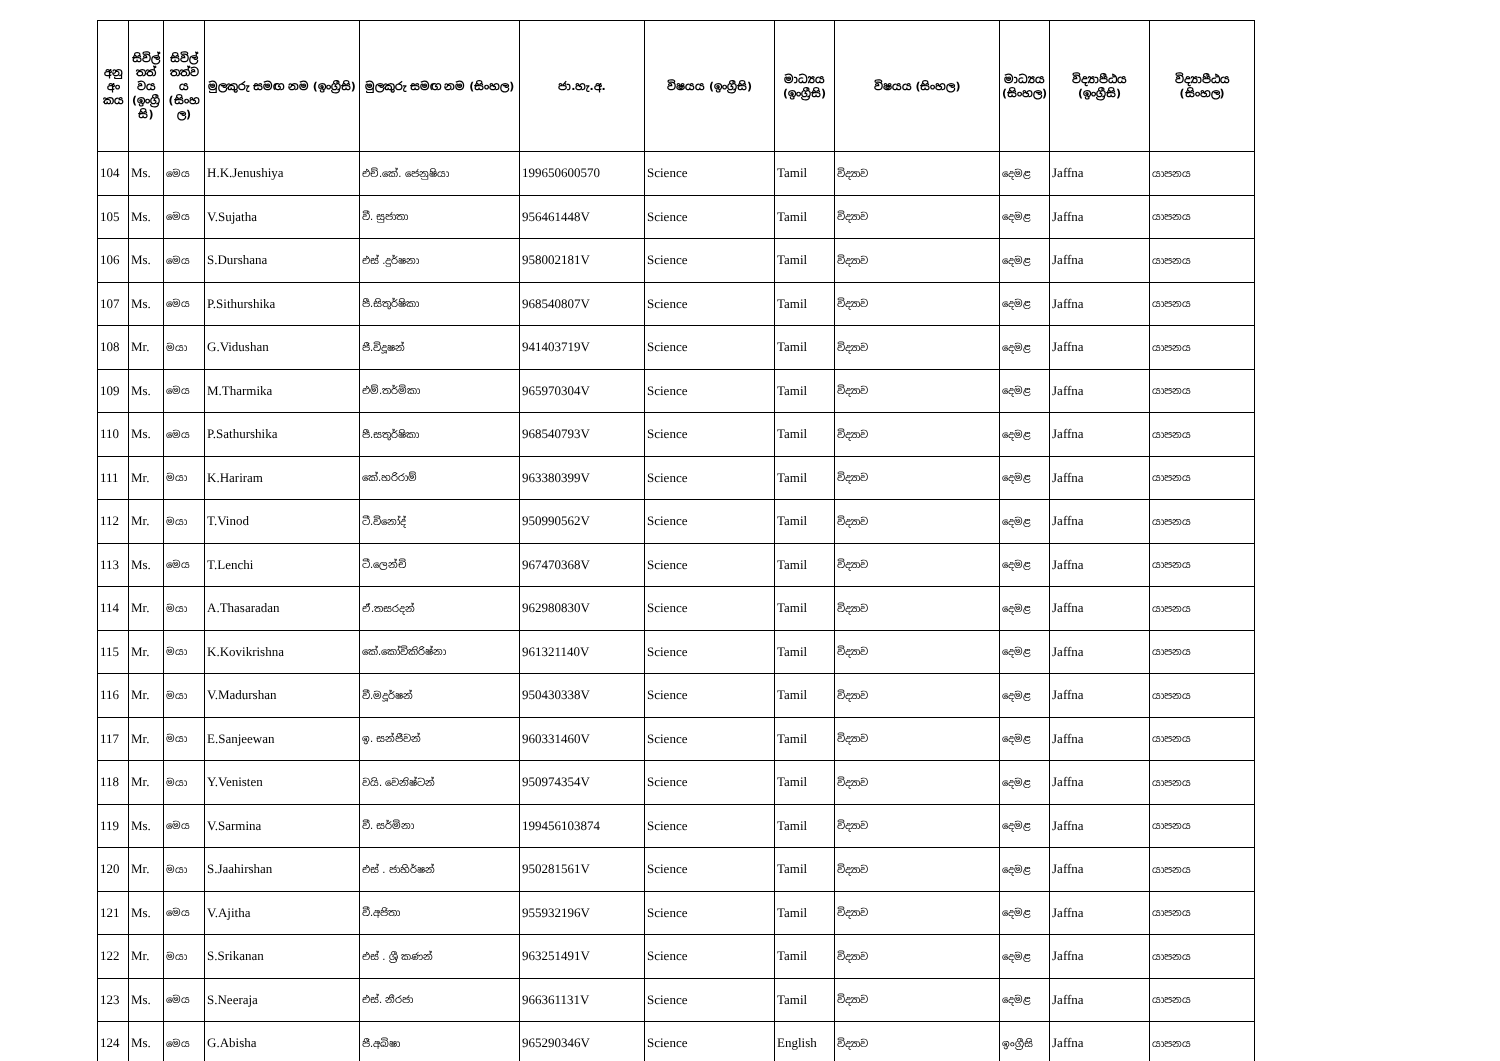| අනු අං කය | සිවිල් තත් වය (ඉංග්‍රී සි) | සිවිල් තත්ව ය (සිංහ ල) | මුලකුරු සමඟ නම (ඉංග්‍රීසි) | මුලකුරු සමඟ නම (සිංහල) | ජා.හැ.අ. | විෂයය (ඉංග්‍රීසි) | මාධ්‍යය (ඉංග්‍රීසි) | විෂයය (සිංහල) | මාධ්‍යය (සිංහල) | විද්‍යාපීඨය (ඉංග්‍රීසි) | විද්‍යාපීඨය (සිංහල) |
| --- | --- | --- | --- | --- | --- | --- | --- | --- | --- | --- | --- |
| 104 | Ms. | මෙය | H.K.Jenushiya | එච්.කේ. ජෙනුෂියා | 199650600570 | Science | Tamil | විද්‍යාව | දෙමළ | Jaffna | යාපනය |
| 105 | Ms. | මෙය | V.Sujatha | වී. සුජාතා | 956461448V | Science | Tamil | විද්‍යාව | දෙමළ | Jaffna | යාපනය |
| 106 | Ms. | මෙය | S.Durshana | එස් .දුර්ෂනා | 958002181V | Science | Tamil | විද්‍යාව | දෙමළ | Jaffna | යාපනය |
| 107 | Ms. | මෙය | P.Sithurshika | පී.සිතුර්ෂිකා | 968540807V | Science | Tamil | විද්‍යාව | දෙමළ | Jaffna | යාපනය |
| 108 | Mr. | මයා | G.Vidushan | ජී.විදූෂන් | 941403719V | Science | Tamil | විද්‍යාව | දෙමළ | Jaffna | යාපනය |
| 109 | Ms. | මෙය | M.Tharmika | එම්.තර්මිකා | 965970304V | Science | Tamil | විද්‍යාව | දෙමළ | Jaffna | යාපනය |
| 110 | Ms. | මෙය | P.Sathurshika | පී.සතුර්ෂිකා | 968540793V | Science | Tamil | විද්‍යාව | දෙමළ | Jaffna | යාපනය |
| 111 | Mr. | මයා | K.Hariram | කේ.හරිරාම් | 963380399V | Science | Tamil | විද්‍යාව | දෙමළ | Jaffna | යාපනය |
| 112 | Mr. | මයා | T.Vinod | ටී.විනෝද් | 950990562V | Science | Tamil | විද්‍යාව | දෙමළ | Jaffna | යාපනය |
| 113 | Ms. | මෙය | T.Lenchi | ටී.ලෙන්චි | 967470368V | Science | Tamil | විද්‍යාව | දෙමළ | Jaffna | යාපනය |
| 114 | Mr. | මයා | A.Thasaradan | ඒ.තසරදන් | 962980830V | Science | Tamil | විද්‍යාව | දෙමළ | Jaffna | යාපනය |
| 115 | Mr. | මයා | K.Kovikrishna | කේ.කෝවිකිරිෂ්නා | 961321140V | Science | Tamil | විද්‍යාව | දෙමළ | Jaffna | යාපනය |
| 116 | Mr. | මයා | V.Madurshan | වී.මදූර්ෂන් | 950430338V | Science | Tamil | විද්‍යාව | දෙමළ | Jaffna | යාපනය |
| 117 | Mr. | මයා | E.Sanjeewan | ඉ. සන්ජීවන් | 960331460V | Science | Tamil | විද්‍යාව | දෙමළ | Jaffna | යාපනය |
| 118 | Mr. | මයා | Y.Venisten | වයි. වෙනිෂ්ටන් | 950974354V | Science | Tamil | විද්‍යාව | දෙමළ | Jaffna | යාපනය |
| 119 | Ms. | මෙය | V.Sarmina | වී. සර්මිනා | 199456103874 | Science | Tamil | විද්‍යාව | දෙමළ | Jaffna | යාපනය |
| 120 | Mr. | මයා | S.Jaahirshan | එස් . ජාහිර්ෂන් | 950281561V | Science | Tamil | විද්‍යාව | දෙමළ | Jaffna | යාපනය |
| 121 | Ms. | මෙය | V.Ajitha | වී.අජිතා | 955932196V | Science | Tamil | විද්‍යාව | දෙමළ | Jaffna | යාපනය |
| 122 | Mr. | මයා | S.Srikanan | එස් . ශ්‍රී කණන් | 963251491V | Science | Tamil | විද්‍යාව | දෙමළ | Jaffna | යාපනය |
| 123 | Ms. | මෙය | S.Neeraja | එස්. නීරජා | 966361131V | Science | Tamil | විද්‍යාව | දෙමළ | Jaffna | යාපනය |
| 124 | Ms. | මෙය | G.Abisha | ජී.අබිෂා | 965290346V | Science | English | විද්‍යාව | ඉංග්‍රීසි | Jaffna | යාපනය |